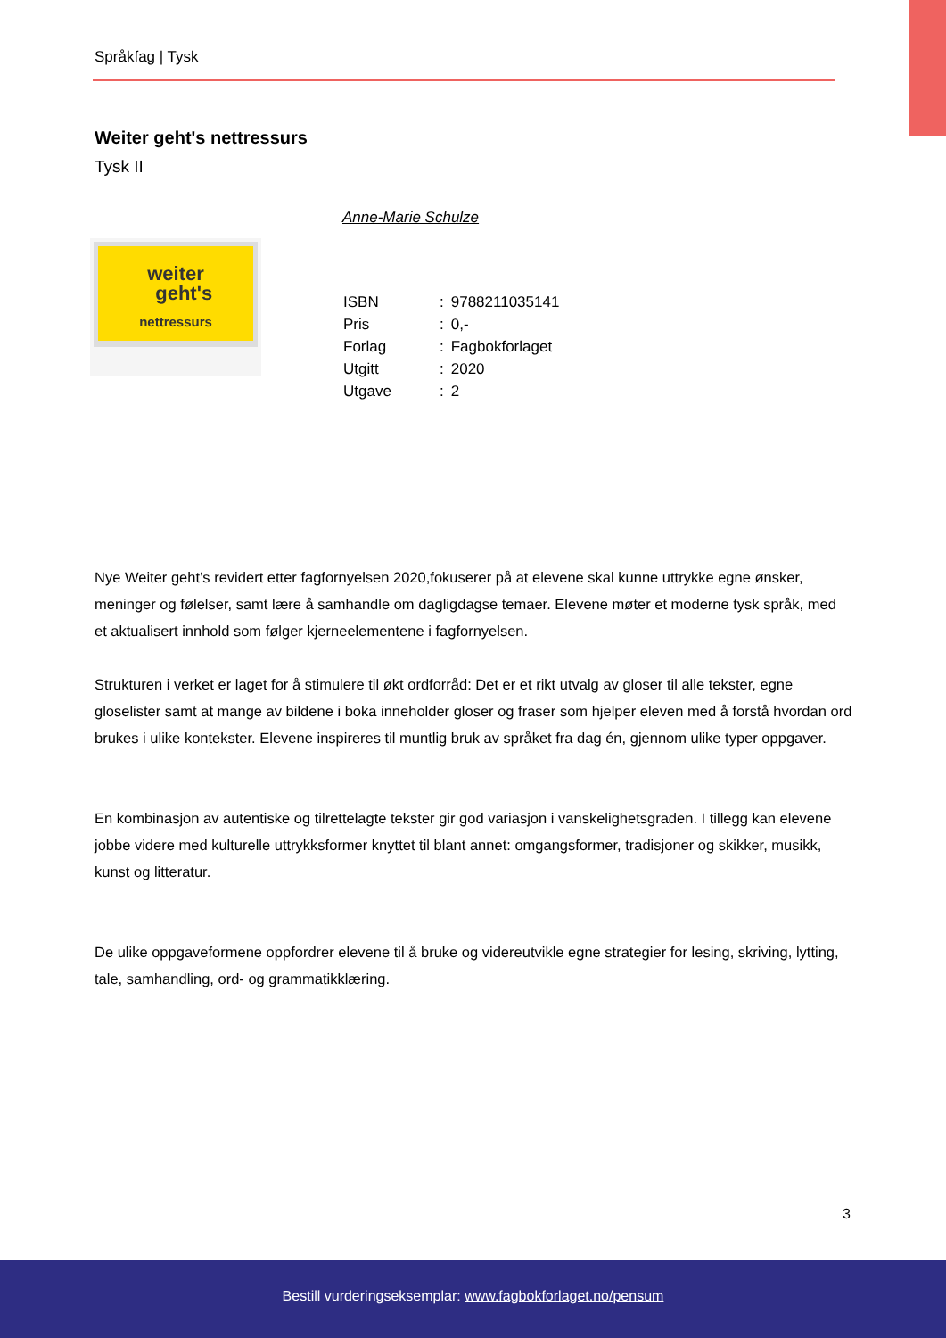Språkfag | Tysk
Weiter geht's nettressurs
Tysk II
Anne-Marie Schulze
weiter
geht's
nettressurs
| ISBN | : | 9788211035141 |
| Pris | : | 0,- |
| Forlag | : | Fagbokforlaget |
| Utgitt | : | 2020 |
| Utgave | : | 2 |
Nye Weiter geht’s revidert etter fagfornyelsen 2020,fokuserer på at elevene skal kunne uttrykke egne ønsker, meninger og følelser, samt lære å samhandle om dagligdagse temaer. Elevene møter et moderne tysk språk, med et aktualisert innhold som følger kjerneelementene i fagfornyelsen.
Strukturen i verket er laget for å stimulere til økt ordforråd: Det er et rikt utvalg av gloser til alle tekster, egne gloselister samt at mange av bildene i boka inneholder gloser og fraser som hjelper eleven med å forstå hvordan ord brukes i ulike kontekster. Elevene inspireres til muntlig bruk av språket fra dag én, gjennom ulike typer oppgaver.
En kombinasjon av autentiske og tilrettelagte tekster gir god variasjon i vanskelighetsgraden. I tillegg kan elevene jobbe videre med kulturelle uttrykksformer knyttet til blant annet: omgangsformer, tradisjoner og skikker, musikk, kunst og litteratur.
De ulike oppgaveformene oppfordrer elevene til å bruke og videreutvikle egne strategier for lesing, skriving, lytting, tale, samhandling, ord- og grammatikklæring.
3
Bestill vurderingseksemplar: www.fagbokforlaget.no/pensum